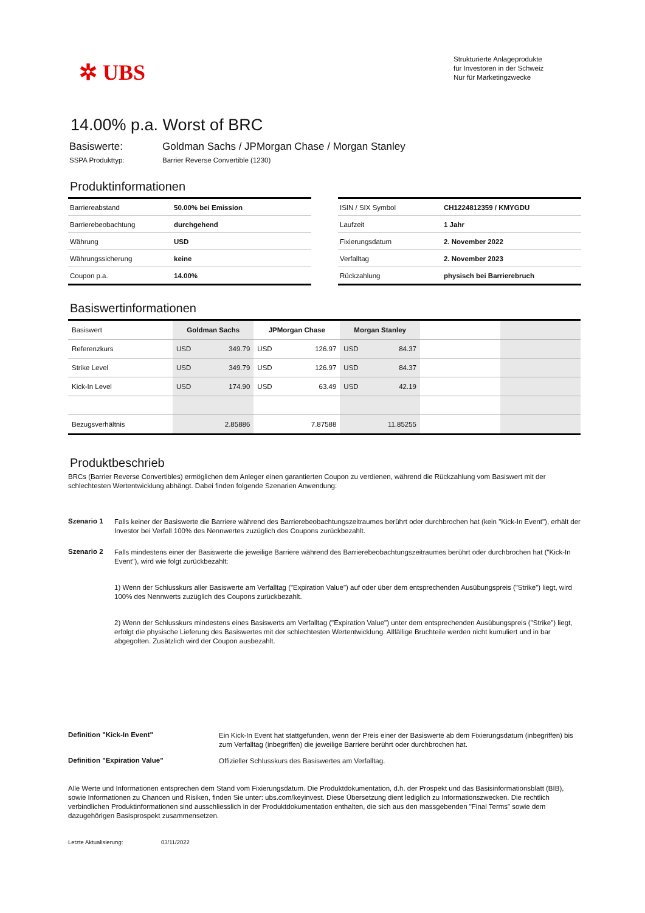✲ UBS
Strukturierte Anlageprodukte
für Investoren in der Schweiz
Nur für Marketingzwecke
14.00% p.a. Worst of BRC
Basiswerte: Goldman Sachs / JPMorgan Chase / Morgan Stanley
SSPA Produkttyp: Barrier Reverse Convertible (1230)
Produktinformationen
| Barriereabstand | 50.00% bei Emission |
| Barrierebeobachtung | durchgehend |
| Währung | USD |
| Währungssicherung | keine |
| Coupon p.a. | 14.00% |
| ISIN / SIX Symbol | CH1224812359 / KMYGDU |
| Laufzeit | 1 Jahr |
| Fixierungsdatum | 2. November 2022 |
| Verfalltag | 2. November 2023 |
| Rückzahlung | physisch bei Barrierebruch |
Basiswertinformationen
| Basiswert | Goldman Sachs | | JPMorgan Chase | | Morgan Stanley | | | |
| Referenzkurs | USD | 349.79 | USD | 126.97 | USD | 84.37 | | |
| Strike Level | USD | 349.79 | USD | 126.97 | USD | 84.37 | | |
| Kick-In Level | USD | 174.90 | USD | 63.49 | USD | 42.19 | | |
| Bezugsverhältnis | 2.85886 | | 7.87588 | | 11.85255 | | | |
Produktbeschrieb
BRCs (Barrier Reverse Convertibles) ermöglichen dem Anleger einen garantierten Coupon zu verdienen, während die Rückzahlung vom Basiswert mit der schlechtesten Wertentwicklung abhängt. Dabei finden folgende Szenarien Anwendung:
Szenario 1
Falls keiner der Basiswerte die Barriere während des Barrierebeobachtungszeitraumes berührt oder durchbrochen hat (kein "Kick-In Event"), erhält der Investor bei Verfall 100% des Nennwertes zuzüglich des Coupons zurückbezahlt.
Szenario 2
Falls mindestens einer der Basiswerte die jeweilige Barriere während des Barrierebeobachtungszeitraumes berührt oder durchbrochen hat ("Kick-In Event"), wird wie folgt zurückbezahlt:
1) Wenn der Schlusskurs aller Basiswerte am Verfalltag ("Expiration Value") auf oder über dem entsprechenden Ausübungspreis ("Strike") liegt, wird 100% des Nennwerts zuzüglich des Coupons zurückbezahlt.
2) Wenn der Schlusskurs mindestens eines Basiswerts am Verfalltag ("Expiration Value") unter dem entsprechenden Ausübungspreis ("Strike") liegt, erfolgt die physische Lieferung des Basiswertes mit der schlechtesten Wertentwicklung. Allfällige Bruchteile werden nicht kumuliert und in bar abgegolten. Zusätzlich wird der Coupon ausbezahlt.
Definition "Kick-In Event"
Ein Kick-In Event hat stattgefunden, wenn der Preis einer der Basiswerte ab dem Fixierungsdatum (inbegriffen) bis zum Verfalltag (inbegriffen) die jeweilige Barriere berührt oder durchbrochen hat.
Definition "Expiration Value"
Offizieller Schlusskurs des Basiswertes am Verfalltag.
Alle Werte und Informationen entsprechen dem Stand vom Fixierungsdatum. Die Produktdokumentation, d.h. der Prospekt und das Basisinformationsblatt (BIB), sowie Informationen zu Chancen und Risiken, finden Sie unter: ubs.com/keyinvest. Diese Übersetzung dient lediglich zu Informationszwecken. Die rechtlich verbindlichen Produktinformationen sind ausschliesslich in der Produktdokumentation enthalten, die sich aus den massgebenden "Final Terms" sowie dem dazugehörigen Basisprospekt zusammensetzen.
Letzte Aktualisierung: 03/11/2022